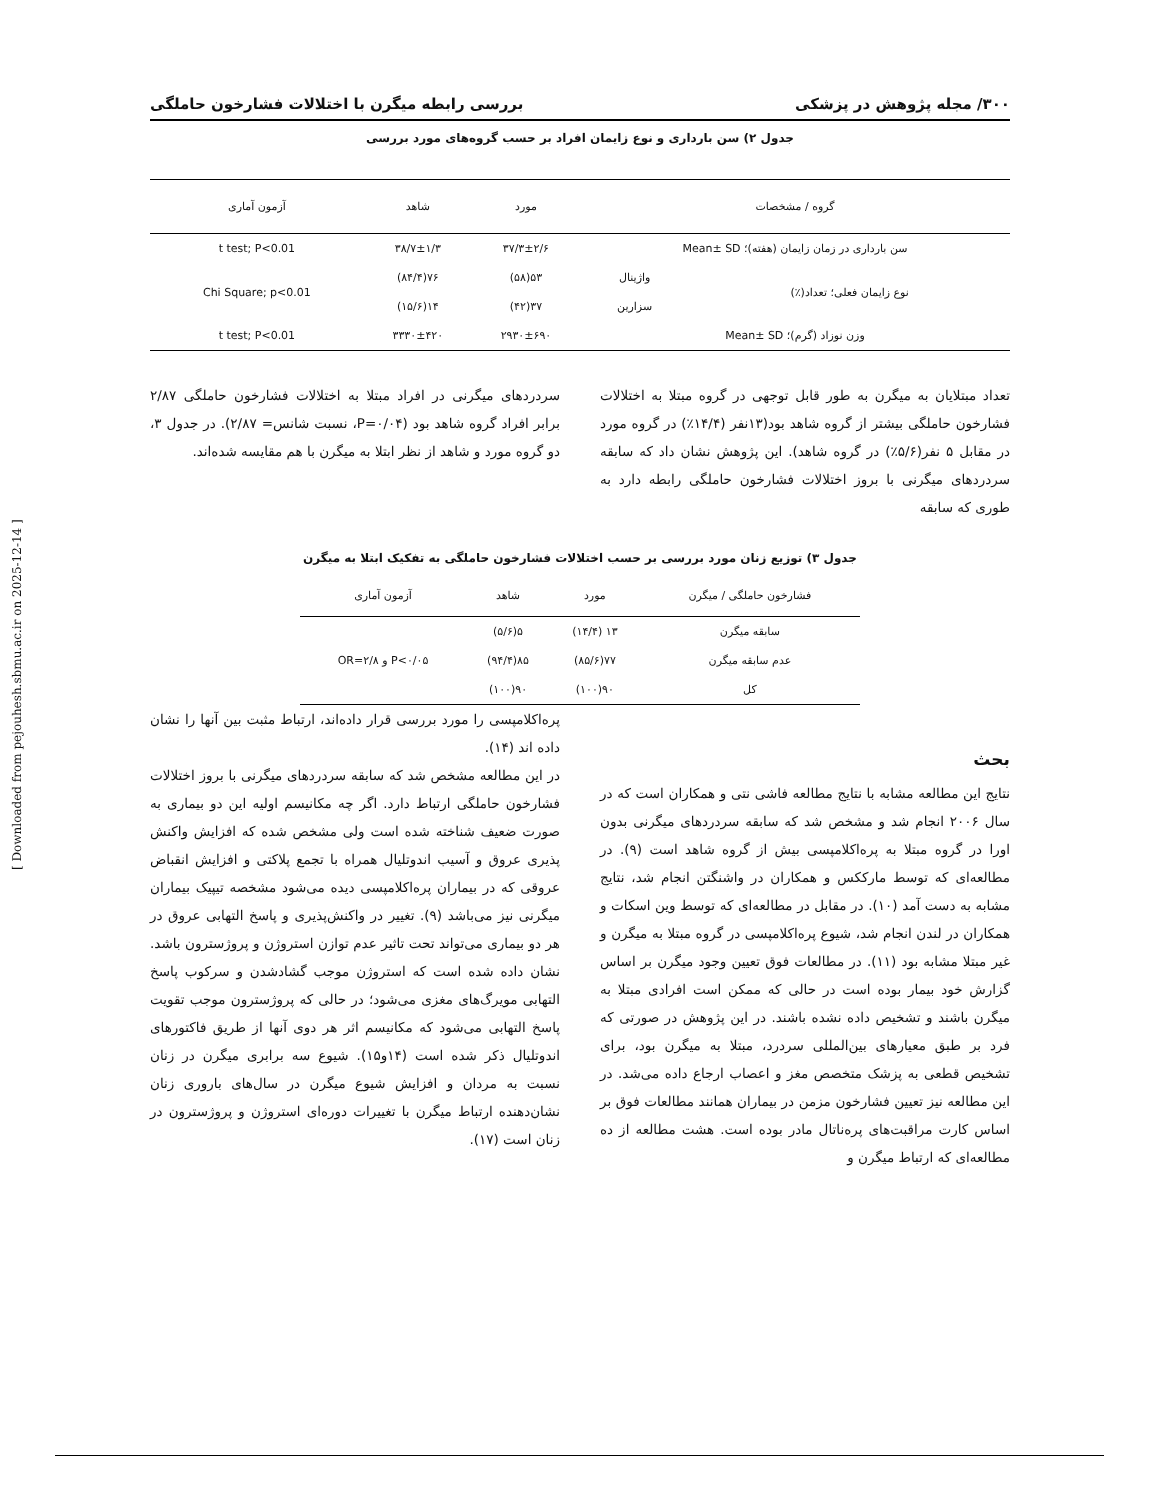۳۰۰/ مجله پژوهش در پزشکی بررسی رابطه میگرن با اختلالات فشارخون حاملگی
جدول ۲) سن بارداری و نوع زایمان افراد بر حسب گروه‌های مورد بررسی
| گروه / مشخصات | | مورد | شاهد | آزمون آماری |
| --- | --- | --- | --- | --- |
| سن بارداری در زمان زایمان (هفته)؛ Mean± SD | | ۳۷/۳±۲/۶ | ۳۸/۷±۱/۳ | t test; P<0.01 |
| نوع زایمان فعلی؛ تعداد(٪) | واژینال | ۵۳(۵۸) | ۷۶(۸۴/۴) | Chi Square; p<0.01 |
| | سزارین | ۳۷(۴۲) | ۱۴(۱۵/۶) | |
| وزن نوزاد (گرم)؛ Mean± SD | | ۲۹۳۰±۶۹۰ | ۳۳۳۰±۴۲۰ | t test; P<0.01 |
تعداد مبتلایان به میگرن به طور قابل توجهی در گروه مبتلا به اختلالات فشارخون حاملگی بیشتر از گروه شاهد بود(۱۳نفر (۱۴/۴٪) در گروه مورد در مقابل ۵ نفر(۵/۶٪) در گروه شاهد). این پژوهش نشان داد که سابقه سردردهای میگرنی با بروز اختلالات فشارخون حاملگی رابطه دارد به طوری که سابقه
سردردهای میگرنی در افراد مبتلا به اختلالات فشارخون حاملگی ۲/۸۷ برابر افراد گروه شاهد بود (P=۰/۰۴، نسبت شانس= ۲/۸۷). در جدول ۳، دو گروه مورد و شاهد از نظر ابتلا به میگرن با هم مقایسه شده‌اند.
جدول ۳) توزیع زنان مورد بررسی بر حسب اختلالات فشارخون حاملگی به تفکیک ابتلا به میگرن
| فشارخون حاملگی / میگرن | مورد | شاهد | آزمون آماری |
| --- | --- | --- | --- |
| سابقه میگرن | ۱۳ (۱۴/۴) | ۵(۵/۶) | P<۰/۰۵ و OR=۲/۸ |
| عدم سابقه میگرن | ۷۷(۸۵/۶) | ۸۵(۹۴/۴) | |
| کل | ۹۰(۱۰۰) | ۹۰(۱۰۰) | |
بحث
نتایج این مطالعه مشابه با نتایج مطالعه فاشی نتی و همکاران است که در سال ۲۰۰۶ انجام شد و مشخص شد که سابقه سردردهای میگرنی بدون اورا در گروه مبتلا به پره‌اکلامپسی بیش از گروه شاهد است (۹). در مطالعه‌ای که توسط مارککس و همکاران در واشنگتن انجام شد، نتایج مشابه به دست آمد (۱۰). در مقابل در مطالعه‌ای که توسط وین اسکات و همکاران در لندن انجام شد، شیوع پره‌اکلامپسی در گروه مبتلا به میگرن و غیر مبتلا مشابه بود (۱۱). در مطالعات فوق تعیین وجود میگرن بر اساس گزارش خود بیمار بوده است در حالی که ممکن است افرادی مبتلا به میگرن باشند و تشخیص داده نشده باشند. در این پژوهش در صورتی که فرد بر طبق معیارهای بین‌المللی سردرد، مبتلا به میگرن بود، برای تشخیص قطعی به پزشک متخصص مغز و اعصاب ارجاع داده می‌شد. در این مطالعه نیز تعیین فشارخون مزمن در بیماران همانند مطالعات فوق بر اساس کارت مراقبت‌های پره‌ناتال مادر بوده است. هشت مطالعه از ده مطالعه‌ای که ارتباط میگرن و
پره‌اکلامپسی را مورد بررسی قرار داده‌اند، ارتباط مثبت بین آنها را نشان داده اند (۱۴).
در این مطالعه مشخص شد که سابقه سردردهای میگرنی با بروز اختلالات فشارخون حاملگی ارتباط دارد. اگر چه مکانیسم اولیه این دو بیماری به صورت ضعیف شناخته شده است ولی مشخص شده که افزایش واکنش پذیری عروق و آسیب اندوتلیال همراه با تجمع پلاکتی و افزایش انقباض عروقی که در بیماران پره‌اکلامپسی دیده می‌شود مشخصه تیپیک بیماران میگرنی نیز می‌باشد (۹). تغییر در واکنش‌پذیری و پاسخ التهابی عروق در هر دو بیماری می‌تواند تحت تاثیر عدم توازن استروژن و پروژسترون باشد. نشان داده شده است که استروژن موجب گشادشدن و سرکوب پاسخ التهابی مویرگ‌های مغزی می‌شود؛ در حالی که پروژسترون موجب تقویت پاسخ التهابی می‌شود که مکانیسم اثر هر دوی آنها از طریق فاکتورهای اندوتلیال ذکر شده است (۱۴و۱۵). شیوع سه برابری میگرن در زنان نسبت به مردان و افزایش شیوع میگرن در سال‌های باروری زنان نشان‌دهنده ارتباط میگرن با تغییرات دوره‌ای استروژن و پروژسترون در زنان است (۱۷).
[ Downloaded from pejouhesh.sbmu.ac.ir on 2025-12-14 ]